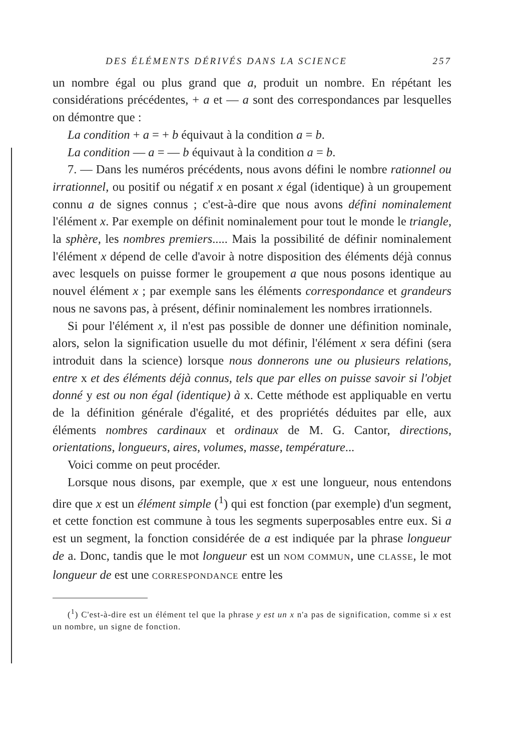DES ÉLÉMENTS DÉRIVÉS DANS LA SCIENCE 257
un nombre égal ou plus grand que a, produit un nombre. En répétant les considérations précédentes, + a et — a sont des correspondances par lesquelles on démontre que :
La condition + a = + b équivaut à la condition a = b.
La condition — a = — b équivaut à la condition a = b.
7. — Dans les numéros précédents, nous avons défini le nombre rationnel ou irrationnel, ou positif ou négatif x en posant x égal (identique) à un groupement connu a de signes connus ; c'est-à-dire que nous avons défini nominalement l'élément x. Par exemple on définit nominalement pour tout le monde le triangle, la sphère, les nombres premiers..... Mais la possibilité de définir nominalement l'élément x dépend de celle d'avoir à notre disposition des éléments déjà connus avec lesquels on puisse former le groupement a que nous posons identique au nouvel élément x ; par exemple sans les éléments correspondance et grandeurs nous ne savons pas, à présent, définir nominalement les nombres irrationnels.
Si pour l'élément x, il n'est pas possible de donner une définition nominale, alors, selon la signification usuelle du mot définir, l'élément x sera défini (sera introduit dans la science) lorsque nous donnerons une ou plusieurs relations, entre x et des éléments déjà connus, tels que par elles on puisse savoir si l'objet donné y est ou non égal (identique) à x. Cette méthode est appliquable en vertu de la définition générale d'égalité, et des propriétés déduites par elle, aux éléments nombres cardinaux et ordinaux de M. G. Cantor, directions, orientations, longueurs, aires, volumes, masse, température...
Voici comme on peut procéder.
Lorsque nous disons, par exemple, que x est une longueur, nous entendons dire que x est un élément simple (<sup>1</sup>) qui est fonction (par exemple) d'un segment, et cette fonction est commune à tous les segments superposables entre eux. Si a est un segment, la fonction considérée de a est indiquée par la phrase longueur de a. Donc, tandis que le mot longueur est un NOM COMMUN, une CLASSE, le mot longueur de est une CORRESPONDANCE entre les
(<sup>1</sup>) C'est-à-dire est un élément tel que la phrase y est un x n'a pas de signification, comme si x est un nombre, un signe de fonction.